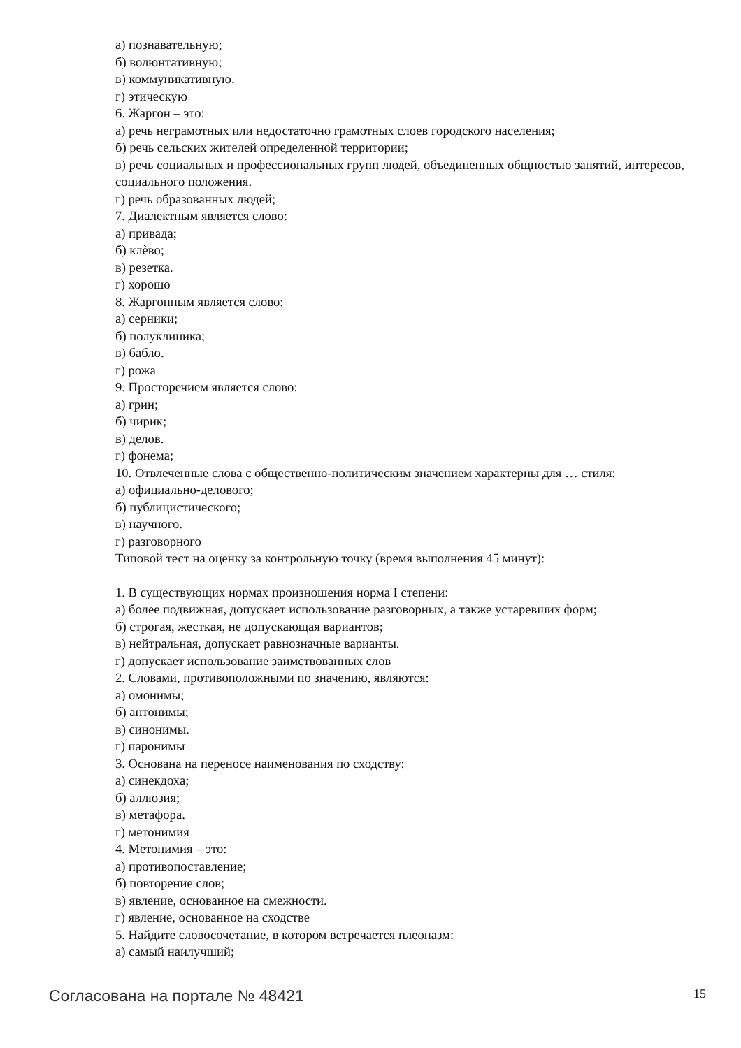а) познавательную;
б) волюнтативную;
в) коммуникативную.
г) этическую
6. Жаргон – это:
а) речь неграмотных или недостаточно грамотных слоев городского населения;
б) речь сельских жителей определенной территории;
в) речь социальных и профессиональных групп людей, объединенных общностью занятий, интересов, социального положения.
г) речь образованных людей;
7. Диалектным является слово:
а) привада;
б) клѐво;
в) резетка.
г) хорошо
8. Жаргонным является слово:
а) серники;
б) полуклиника;
в) бабло.
г) рожа
9. Просторечием является слово:
а) грин;
б) чирик;
в) делов.
г) фонема;
10. Отвлеченные слова с общественно-политическим значением характерны для … стиля:
а) официально-делового;
б) публицистического;
в) научного.
г) разговорного
Типовой тест на оценку за контрольную точку (время выполнения 45 минут):
1. В существующих нормах произношения норма I степени:
а) более подвижная, допускает использование разговорных, а также устаревших форм;
б) строгая, жесткая, не допускающая вариантов;
в) нейтральная, допускает равнозначные варианты.
г) допускает использование заимствованных слов
2. Словами, противоположными по значению, являются:
а) омонимы;
б) антонимы;
в) синонимы.
г) паронимы
3. Основана на переносе наименования по сходству:
а) синекдоха;
б) аллюзия;
в) метафора.
г) метонимия
4. Метонимия – это:
а) противопоставление;
б) повторение слов;
в) явление, основанное на смежности.
г) явление, основанное на сходстве
5. Найдите словосочетание, в котором встречается плеоназм:
а) самый наилучший;
Согласована на портале № 48421 15